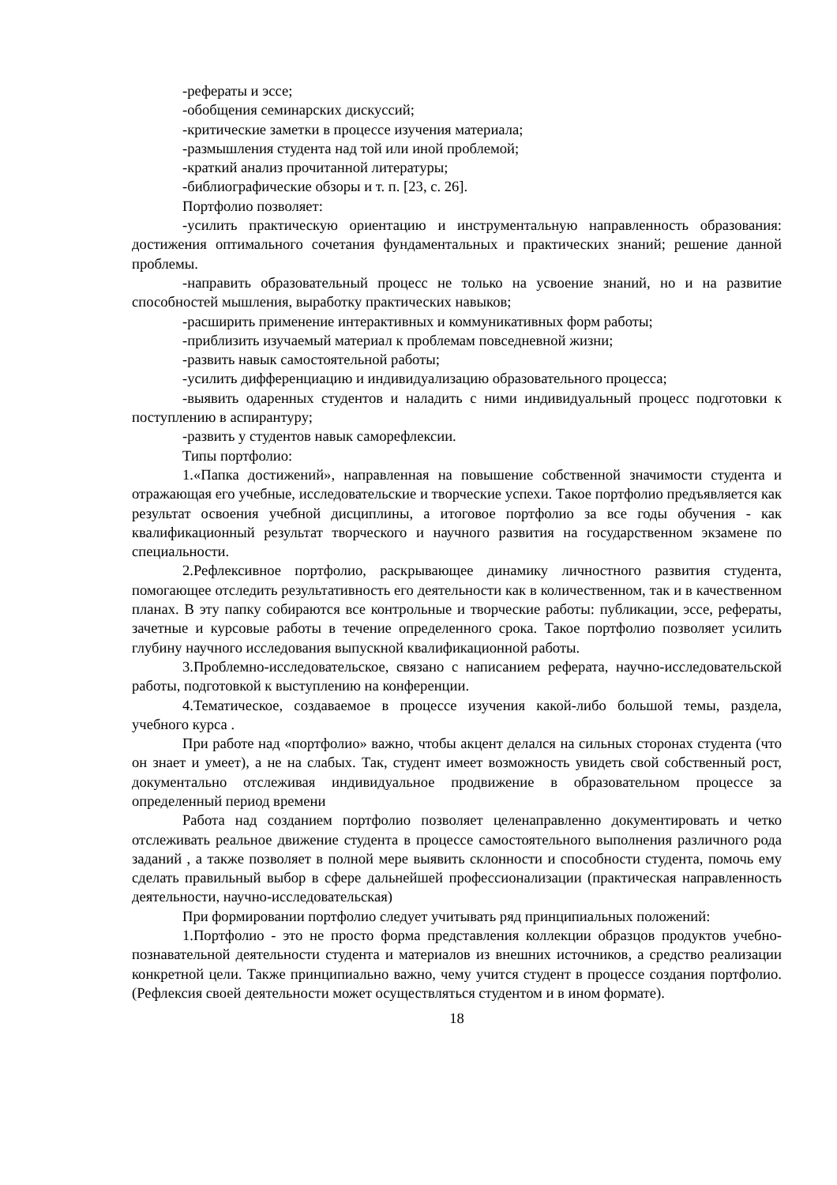-рефераты и эссе;
-обобщения семинарских дискуссий;
-критические заметки в процессе изучения материала;
-размышления студента над той или иной проблемой;
-краткий анализ прочитанной литературы;
-библиографические обзоры и т. п. [23, с. 26].
Портфолио позволяет:
-усилить практическую ориентацию и инструментальную направленность образования: достижения оптимального сочетания фундаментальных и практических знаний; решение данной проблемы.
-направить образовательный процесс не только на усвоение знаний, но и на развитие способностей мышления, выработку практических навыков;
-расширить применение интерактивных и коммуникативных форм работы;
-приблизить изучаемый материал к проблемам повседневной жизни;
-развить навык самостоятельной работы;
-усилить дифференциацию и индивидуализацию образовательного процесса;
-выявить одаренных студентов и наладить с ними индивидуальный процесс подготовки к поступлению в аспирантуру;
-развить у студентов навык саморефлексии.
Типы портфолио:
1.«Папка достижений», направленная на повышение собственной значимости студента и отражающая его учебные, исследовательские и творческие успехи. Такое портфолио предъявляется как результат освоения учебной дисциплины, а итоговое портфолио за все годы обучения - как квалификационный результат творческого и научного развития на государственном экзамене по специальности.
2.Рефлексивное портфолио, раскрывающее динамику личностного развития студента, помогающее отследить результативность его деятельности как в количественном, так и в качественном планах. В эту папку собираются все контрольные и творческие работы: публикации, эссе, рефераты, зачетные и курсовые работы в течение определенного срока. Такое портфолио позволяет усилить глубину научного исследования выпускной квалификационной работы.
3.Проблемно-исследовательское, связано с написанием реферата, научно-исследовательской работы, подготовкой к выступлению на конференции.
4.Тематическое, создаваемое в процессе изучения какой-либо большой темы, раздела, учебного курса .
При работе над «портфолио» важно, чтобы акцент делался на сильных сторонах студента (что он знает и умеет), а не на слабых. Так, студент имеет возможность увидеть свой собственный рост, документально отслеживая индивидуальное продвижение в образовательном процессе за определенный период времени
Работа над созданием портфолио позволяет целенаправленно документировать и четко отслеживать реальное движение студента в процессе самостоятельного выполнения различного рода заданий , а также позволяет в полной мере выявить склонности и способности студента, помочь ему сделать правильный выбор в сфере дальнейшей профессионализации (практическая направленность деятельности, научно-исследовательская)
При формировании портфолио следует учитывать ряд принципиальных положений:
1.Портфолио - это не просто форма представления коллекции образцов продуктов учебно-познавательной деятельности студента и материалов из внешних источников, а средство реализации конкретной цели. Также принципиально важно, чему учится студент в процессе создания портфолио. (Рефлексия своей деятельности может осуществляться студентом и в ином формате).
18